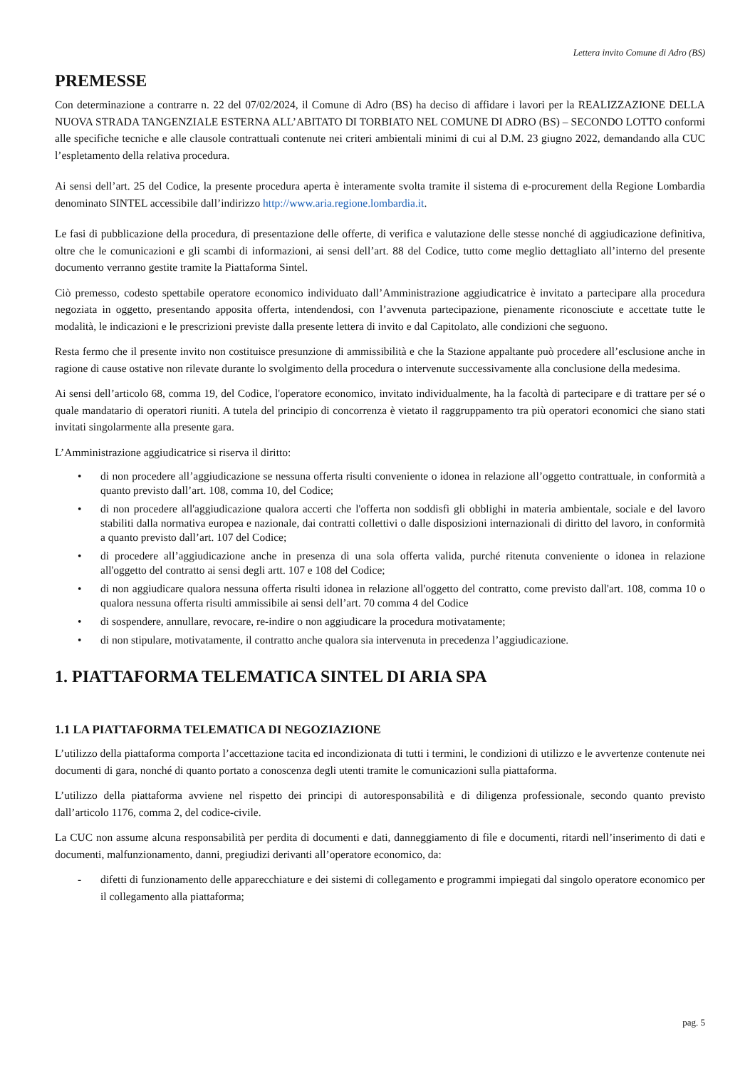Lettera invito Comune di Adro (BS)
PREMESSE
Con determinazione a contrarre n. 22 del 07/02/2024, il Comune di Adro (BS) ha deciso di affidare i lavori per la REALIZZAZIONE DELLA NUOVA STRADA TANGENZIALE ESTERNA ALL’ABITATO DI TORBIATO NEL COMUNE DI ADRO (BS) – SECONDO LOTTO conformi alle specifiche tecniche e alle clausole contrattuali contenute nei criteri ambientali minimi di cui al D.M. 23 giugno 2022, demandando alla CUC l’espletamento della relativa procedura.
Ai sensi dell’art. 25 del Codice, la presente procedura aperta è interamente svolta tramite il sistema di e-procurement della Regione Lombardia denominato SINTEL accessibile dall’indirizzo http://www.aria.regione.lombardia.it.
Le fasi di pubblicazione della procedura, di presentazione delle offerte, di verifica e valutazione delle stesse nonché di aggiudicazione definitiva, oltre che le comunicazioni e gli scambi di informazioni, ai sensi dell’art. 88 del Codice, tutto come meglio dettagliato all’interno del presente documento verranno gestite tramite la Piattaforma Sintel.
Ciò premesso, codesto spettabile operatore economico individuato dall’Amministrazione aggiudicatrice è invitato a partecipare alla procedura negoziata in oggetto, presentando apposita offerta, intendendosi, con l’avvenuta partecipazione, pienamente riconosciute e accettate tutte le modalità, le indicazioni e le prescrizioni previste dalla presente lettera di invito e dal Capitolato, alle condizioni che seguono.
Resta fermo che il presente invito non costituisce presunzione di ammissibilità e che la Stazione appaltante può procedere all’esclusione anche in ragione di cause ostative non rilevate durante lo svolgimento della procedura o intervenute successivamente alla conclusione della medesima.
Ai sensi dell’articolo 68, comma 19, del Codice, l'operatore economico, invitato individualmente, ha la facoltà di partecipare e di trattare per sé o quale mandatario di operatori riuniti. A tutela del principio di concorrenza è vietato il raggruppamento tra più operatori economici che siano stati invitati singolarmente alla presente gara.
L’Amministrazione aggiudicatrice si riserva il diritto:
• di non procedere all’aggiudicazione se nessuna offerta risulti conveniente o idonea in relazione all’oggetto contrattuale, in conformità a quanto previsto dall’art. 108, comma 10, del Codice;
• di non procedere all'aggiudicazione qualora accerti che l'offerta non soddisfi gli obblighi in materia ambientale, sociale e del lavoro stabiliti dalla normativa europea e nazionale, dai contratti collettivi o dalle disposizioni internazionali di diritto del lavoro, in conformità a quanto previsto dall’art. 107 del Codice;
• di procedere all’aggiudicazione anche in presenza di una sola offerta valida, purché ritenuta conveniente o idonea in relazione all'oggetto del contratto ai sensi degli artt. 107 e 108 del Codice;
• di non aggiudicare qualora nessuna offerta risulti idonea in relazione all'oggetto del contratto, come previsto dall'art. 108, comma 10 o qualora nessuna offerta risulti ammissibile ai sensi dell’art. 70 comma 4 del Codice
• di sospendere, annullare, revocare, re-indire o non aggiudicare la procedura motivatamente;
• di non stipulare, motivatamente, il contratto anche qualora sia intervenuta in precedenza l’aggiudicazione.
1. PIATTAFORMA TELEMATICA SINTEL DI ARIA SPA
1.1 LA PIATTAFORMA TELEMATICA DI NEGOZIAZIONE
L’utilizzo della piattaforma comporta l’accettazione tacita ed incondizionata di tutti i termini, le condizioni di utilizzo e le avvertenze contenute nei documenti di gara, nonché di quanto portato a conoscenza degli utenti tramite le comunicazioni sulla piattaforma.
L’utilizzo della piattaforma avviene nel rispetto dei principi di autoresponsabilità e di diligenza professionale, secondo quanto previsto dall’articolo 1176, comma 2, del codice-civile.
La CUC non assume alcuna responsabilità per perdita di documenti e dati, danneggiamento di file e documenti, ritardi nell’inserimento di dati e documenti, malfunzionamento, danni, pregiudizi derivanti all’operatore economico, da:
- difetti di funzionamento delle apparecchiature e dei sistemi di collegamento e programmi impiegati dal singolo operatore economico per il collegamento alla piattaforma;
pag. 5